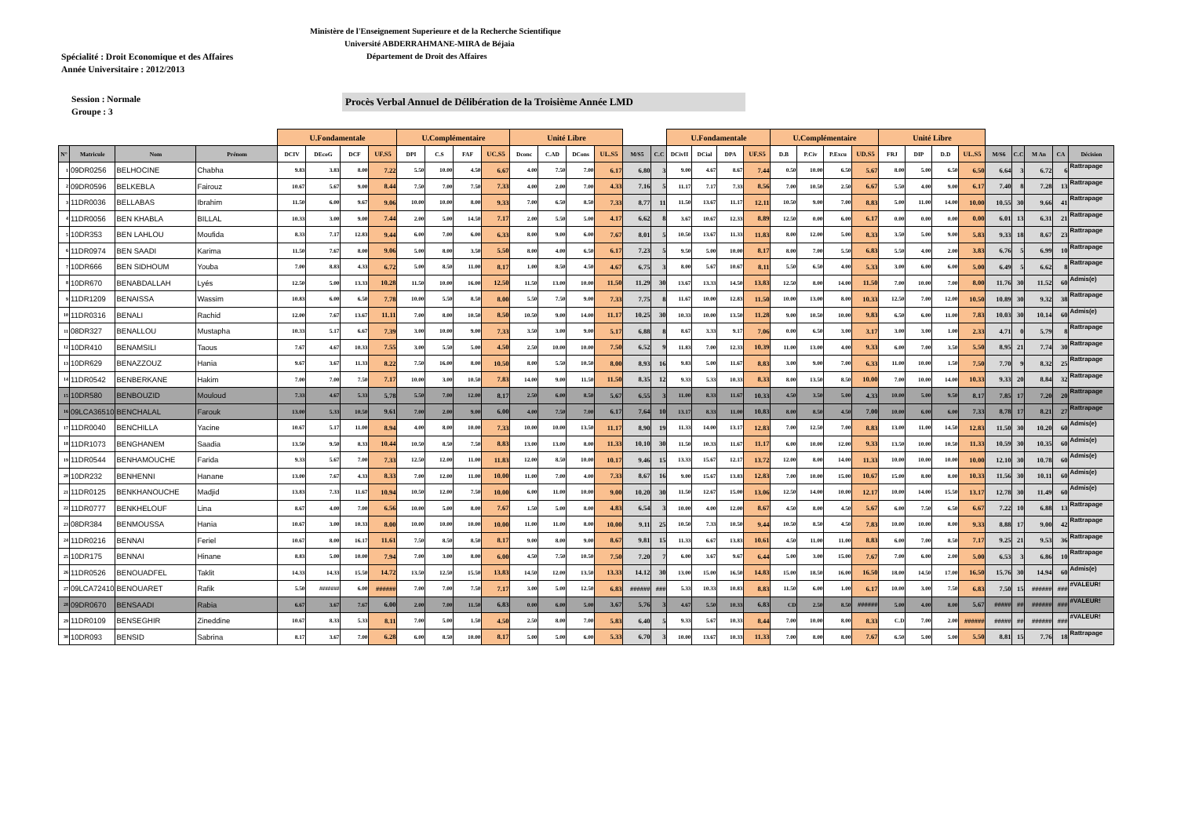Ministère de l'Enseignement Superieure et de la Recherche Scientifique
Université ABDERRAHMANE-MIRA de Béjaia
Département de Droit des Affaires
Spécialité : Droit Economique et des Affaires
Année Universitaire : 2012/2013
Session : Normale
Groupe : 3
Procès Verbal Annuel de Délibération de la Troisième Année LMD
| | | | | U.Fondamentale | | | | U.Complémentaire | | | | Unité Libre | | | | | | U.Fondamentale | | | | U.Complémentaire | | | | Unité Libre | | | | | | | | |
| --- | --- | --- | --- | --- | --- | --- | --- | --- | --- | --- | --- | --- | --- | --- | --- | --- | --- | --- | --- | --- | --- | --- | --- | --- | --- | --- | --- | --- | --- | --- | --- | --- | --- | --- |
| N° | Matricule | Nom | Prénom | DCIV | DEcoG | DCF | UF.S5 | DPI | C.S | FAF | UC.S5 | Dconc | C.AD | DCons | UL.S5 | M/S5 | C.C | DCivII | DCial | DPA | UF.S5 | D.B | P.Civ | P.Excu | UD.S5 | FRJ | DIP | D.D | UL.S5 | M/S6 | C.C | M An | CA | Décision |
| 1 | 09DR0256 | BELHOCINE | Chabha | 9.83 | 3.83 | 8.00 | 7.22 | 5.50 | 10.00 | 4.50 | 6.67 | 4.00 | 7.50 | 7.00 | 6.17 | 6.80 | 3 | 9.00 | 4.67 | 8.67 | 7.44 | 0.50 | 10.00 | 6.50 | 5.67 | 8.00 | 5.00 | 6.50 | 6.50 | 6.64 | 3 | 6.72 | 6 | Rattrapage |
| 2 | 09DR0596 | BELKEBLA | Fairouz | 10.67 | 5.67 | 9.00 | 8.44 | 7.50 | 7.00 | 7.50 | 7.33 | 4.00 | 2.00 | 7.00 | 4.33 | 7.16 | 5 | 11.17 | 7.17 | 7.33 | 8.56 | 7.00 | 10.50 | 2.50 | 6.67 | 5.50 | 4.00 | 9.00 | 6.17 | 7.40 | 8 | 7.28 | 13 | Rattrapage |
| 3 | 11DR0036 | BELLABAS | Ibrahim | 11.50 | 6.00 | 9.67 | 9.06 | 10.00 | 10.00 | 8.00 | 9.33 | 7.00 | 6.50 | 8.50 | 7.33 | 8.77 | 11 | 11.50 | 13.67 | 11.17 | 12.11 | 10.50 | 9.00 | 7.00 | 8.83 | 5.00 | 11.00 | 14.00 | 10.00 | 10.55 | 30 | 9.66 | 41 | Rattrapage |
| 4 | 11DR0056 | BEN KHABLA | BILLAL | 10.33 | 3.00 | 9.00 | 7.44 | 2.00 | 5.00 | 14.50 | 7.17 | 2.00 | 5.50 | 5.00 | 4.17 | 6.62 | 8 | 3.67 | 10.67 | 12.33 | 8.89 | 12.50 | 0.00 | 6.00 | 6.17 | 0.00 | 0.00 | 0.00 | 0.00 | 6.01 | 13 | 6.31 | 21 | Rattrapage |
| 5 | 10DR353 | BEN LAHLOU | Moufida | 8.33 | 7.17 | 12.83 | 9.44 | 6.00 | 7.00 | 6.00 | 6.33 | 8.00 | 9.00 | 6.00 | 7.67 | 8.01 | 5 | 10.50 | 13.67 | 11.33 | 11.83 | 8.00 | 12.00 | 5.00 | 8.33 | 3.50 | 5.00 | 9.00 | 5.83 | 9.33 | 18 | 8.67 | 23 | Rattrapage |
| 6 | 11DR0974 | BEN SAADI | Karima | 11.50 | 7.67 | 8.00 | 9.06 | 5.00 | 8.00 | 3.50 | 5.50 | 8.00 | 4.00 | 6.50 | 6.17 | 7.23 | 5 | 9.50 | 5.00 | 10.00 | 8.17 | 8.00 | 7.00 | 5.50 | 6.83 | 5.50 | 4.00 | 2.00 | 3.83 | 6.76 | 5 | 6.99 | 10 | Rattrapage |
| 7 | 10DR666 | BEN SIDHOUM | Youba | 7.00 | 8.83 | 4.33 | 6.72 | 5.00 | 8.50 | 11.00 | 8.17 | 1.00 | 8.50 | 4.50 | 4.67 | 6.75 | 3 | 8.00 | 5.67 | 10.67 | 8.11 | 5.50 | 6.50 | 4.00 | 5.33 | 3.00 | 6.00 | 6.00 | 5.00 | 6.49 | 5 | 6.62 | 8 | Rattrapage |
| 8 | 10DR670 | BENABDALLAH | Lyés | 12.50 | 5.00 | 13.33 | 10.28 | 11.50 | 10.00 | 16.00 | 12.50 | 11.50 | 13.00 | 10.00 | 11.50 | 11.29 | 30 | 13.67 | 13.33 | 14.50 | 13.83 | 12.50 | 8.00 | 14.00 | 11.50 | 7.00 | 10.00 | 7.00 | 8.00 | 11.76 | 30 | 11.52 | 60 | Admis(e) |
| 9 | 11DR1209 | BENAISSA | Wassim | 10.83 | 6.00 | 6.50 | 7.78 | 10.00 | 5.50 | 8.50 | 8.00 | 5.50 | 7.50 | 9.00 | 7.33 | 7.75 | 8 | 11.67 | 10.00 | 12.83 | 11.50 | 10.00 | 13.00 | 8.00 | 10.33 | 12.50 | 7.00 | 12.00 | 10.50 | 10.89 | 30 | 9.32 | 38 | Rattrapage |
| 10 | 11DR0316 | BENALI | Rachid | 12.00 | 7.67 | 13.67 | 11.11 | 7.00 | 8.00 | 10.50 | 8.50 | 10.50 | 9.00 | 14.00 | 11.17 | 10.25 | 30 | 10.33 | 10.00 | 13.50 | 11.28 | 9.00 | 10.50 | 10.00 | 9.83 | 6.50 | 6.00 | 11.00 | 7.83 | 10.03 | 30 | 10.14 | 60 | Admis(e) |
| 11 | 08DR327 | BENALLOU | Mustapha | 10.33 | 5.17 | 6.67 | 7.39 | 3.00 | 10.00 | 9.00 | 7.33 | 3.50 | 3.00 | 9.00 | 5.17 | 6.88 | 8 | 8.67 | 3.33 | 9.17 | 7.06 | 0.00 | 6.50 | 3.00 | 3.17 | 3.00 | 3.00 | 1.00 | 2.33 | 4.71 | 0 | 5.79 | 8 | Rattrapage |
| 12 | 10DR410 | BENAMSILI | Taous | 7.67 | 4.67 | 10.33 | 7.55 | 3.00 | 5.50 | 5.00 | 4.50 | 2.50 | 10.00 | 10.00 | 7.50 | 6.52 | 9 | 11.83 | 7.00 | 12.33 | 10.39 | 11.00 | 13.00 | 4.00 | 9.33 | 6.00 | 7.00 | 3.50 | 5.50 | 8.95 | 21 | 7.74 | 30 | Rattrapage |
| 13 | 10DR629 | BENAZZOUZ | Hania | 9.67 | 3.67 | 11.33 | 8.22 | 7.50 | 16.00 | 8.00 | 10.50 | 8.00 | 5.50 | 10.50 | 8.00 | 8.93 | 16 | 9.83 | 5.00 | 11.67 | 8.83 | 3.00 | 9.00 | 7.00 | 6.33 | 11.00 | 10.00 | 1.50 | 7.50 | 7.70 | 9 | 8.32 | 25 | Rattrapage |
| 14 | 11DR0542 | BENBERKANE | Hakim | 7.00 | 7.00 | 7.50 | 7.17 | 10.00 | 3.00 | 10.50 | 7.83 | 14.00 | 9.00 | 11.50 | 11.50 | 8.35 | 12 | 9.33 | 5.33 | 10.33 | 8.33 | 8.00 | 13.50 | 8.50 | 10.00 | 7.00 | 10.00 | 14.00 | 10.33 | 9.33 | 20 | 8.84 | 32 | Rattrapage |
| 15 | 10DR580 | BENBOUZID | Mouloud | 7.33 | 4.67 | 5.33 | 5.78 | 5.50 | 7.00 | 12.00 | 8.17 | 2.50 | 6.00 | 8.50 | 5.67 | 6.55 | 3 | 11.00 | 8.33 | 11.67 | 10.33 | 4.50 | 3.50 | 5.00 | 4.33 | 10.00 | 5.00 | 9.50 | 8.17 | 7.85 | 17 | 7.20 | 20 | Rattrapage |
| 16 | 09LCA36510 | BENCHALAL | Farouk | 13.00 | 5.33 | 10.50 | 9.61 | 7.00 | 2.00 | 9.00 | 6.00 | 4.00 | 7.50 | 7.00 | 6.17 | 7.64 | 10 | 13.17 | 8.33 | 11.00 | 10.83 | 8.00 | 8.50 | 4.50 | 7.00 | 10.00 | 6.00 | 6.00 | 7.33 | 8.78 | 17 | 8.21 | 27 | Rattrapage |
| 17 | 11DR0040 | BENCHILLA | Yacine | 10.67 | 5.17 | 11.00 | 8.94 | 4.00 | 8.00 | 10.00 | 7.33 | 10.00 | 10.00 | 13.50 | 11.17 | 8.90 | 19 | 11.33 | 14.00 | 13.17 | 12.83 | 7.00 | 12.50 | 7.00 | 8.83 | 13.00 | 11.00 | 14.50 | 12.83 | 11.50 | 30 | 10.20 | 60 | Admis(e) |
| 18 | 11DR1073 | BENGHANEM | Saadia | 13.50 | 9.50 | 8.33 | 10.44 | 10.50 | 8.50 | 7.50 | 8.83 | 13.00 | 13.00 | 8.00 | 11.33 | 10.10 | 30 | 11.50 | 10.33 | 11.67 | 11.17 | 6.00 | 10.00 | 12.00 | 9.33 | 13.50 | 10.00 | 10.50 | 11.33 | 10.59 | 30 | 10.35 | 60 | Admis(e) |
| 19 | 11DR0544 | BENHAMOUCHE | Farida | 9.33 | 5.67 | 7.00 | 7.33 | 12.50 | 12.00 | 11.00 | 11.83 | 12.00 | 8.50 | 10.00 | 10.17 | 9.46 | 15 | 13.33 | 15.67 | 12.17 | 13.72 | 12.00 | 8.00 | 14.00 | 11.33 | 10.00 | 10.00 | 10.00 | 10.00 | 12.10 | 30 | 10.78 | 60 | Admis(e) |
| 20 | 10DR232 | BENHENNI | Hanane | 13.00 | 7.67 | 4.33 | 8.33 | 7.00 | 12.00 | 11.00 | 10.00 | 11.00 | 7.00 | 4.00 | 7.33 | 8.67 | 16 | 9.00 | 15.67 | 13.83 | 12.83 | 7.00 | 10.00 | 15.00 | 10.67 | 15.00 | 8.00 | 8.00 | 10.33 | 11.56 | 30 | 10.11 | 60 | Admis(e) |
| 21 | 11DR0125 | BENKHANOUCHE | Madjid | 13.83 | 7.33 | 11.67 | 10.94 | 10.50 | 12.00 | 7.50 | 10.00 | 6.00 | 11.00 | 10.00 | 9.00 | 10.20 | 30 | 11.50 | 12.67 | 15.00 | 13.06 | 12.50 | 14.00 | 10.00 | 12.17 | 10.00 | 14.00 | 15.50 | 13.17 | 12.78 | 30 | 11.49 | 60 | Admis(e) |
| 22 | 11DR0777 | BENKHELOUF | Lina | 8.67 | 4.00 | 7.00 | 6.56 | 10.00 | 5.00 | 8.00 | 7.67 | 1.50 | 5.00 | 8.00 | 4.83 | 6.54 | 3 | 10.00 | 4.00 | 12.00 | 8.67 | 4.50 | 8.00 | 4.50 | 5.67 | 6.00 | 7.50 | 6.50 | 6.67 | 7.22 | 10 | 6.88 | 13 | Rattrapage |
| 23 | 08DR384 | BENMOUSSA | Hania | 10.67 | 3.00 | 10.33 | 8.00 | 10.00 | 10.00 | 10.00 | 10.00 | 11.00 | 11.00 | 8.00 | 10.00 | 9.11 | 25 | 10.50 | 7.33 | 10.50 | 9.44 | 10.50 | 8.50 | 4.50 | 7.83 | 10.00 | 10.00 | 8.00 | 9.33 | 8.88 | 17 | 9.00 | 42 | Rattrapage |
| 24 | 11DR0216 | BENNAI | Feriel | 10.67 | 8.00 | 16.17 | 11.61 | 7.50 | 8.50 | 8.50 | 8.17 | 9.00 | 8.00 | 9.00 | 8.67 | 9.81 | 15 | 11.33 | 6.67 | 13.83 | 10.61 | 4.50 | 11.00 | 11.00 | 8.83 | 6.00 | 7.00 | 8.50 | 7.17 | 9.25 | 21 | 9.53 | 36 | Rattrapage |
| 25 | 10DR175 | BENNAI | Hinane | 8.83 | 5.00 | 10.00 | 7.94 | 7.00 | 3.00 | 8.00 | 6.00 | 4.50 | 7.50 | 10.50 | 7.50 | 7.20 | 7 | 6.00 | 3.67 | 9.67 | 6.44 | 5.00 | 3.00 | 15.00 | 7.67 | 7.00 | 6.00 | 2.00 | 5.00 | 6.53 | 3 | 6.86 | 10 | Rattrapage |
| 26 | 11DR0526 | BENOUADFEL | Taklit | 14.33 | 14.33 | 15.50 | 14.72 | 13.50 | 12.50 | 15.50 | 13.83 | 14.50 | 12.00 | 13.50 | 13.33 | 14.12 | 30 | 13.00 | 15.00 | 16.50 | 14.83 | 15.00 | 18.50 | 16.00 | 16.50 | 18.00 | 14.50 | 17.00 | 16.50 | 15.76 | 30 | 14.94 | 60 | Admis(e) |
| 27 | 09LCA72410 | BENOUARET | Rafik | 5.50 | ####### | 6.00 | ###### | 7.00 | 7.00 | 7.50 | 7.17 | 3.00 | 5.00 | 12.50 | 6.83 | ###### | ### | 5.33 | 10.33 | 10.83 | 8.83 | 11.50 | 6.00 | 1.00 | 6.17 | 10.00 | 3.00 | 7.50 | 6.83 | 7.50 | 15 | ###### | ### | #VALEUR! |
| 28 | 09DR0670 | BENSAADI | Rabia | 6.67 | 3.67 | 7.67 | 6.00 | 2.00 | 7.00 | 11.50 | 6.83 | 0.00 | 6.00 | 5.00 | 3.67 | 5.76 | 3 | 4.67 | 5.50 | 10.33 | 6.83 | CD | 2.50 | 8.50 | ###### | 5.00 | 4.00 | 8.00 | 5.67 | ##### | ## | ###### | ### | #VALEUR! |
| 29 | 11DR0109 | BENSEGHIR | Zineddine | 10.67 | 8.33 | 5.33 | 8.11 | 7.00 | 5.00 | 1.50 | 4.50 | 2.50 | 8.00 | 7.00 | 5.83 | 6.40 | 5 | 9.33 | 5.67 | 10.33 | 8.44 | 7.00 | 10.00 | 8.00 | 8.33 | C.D | 7.00 | 2.00 | ###### | ##### | ## | ###### | ### | #VALEUR! |
| 30 | 10DR093 | BENSID | Sabrina | 8.17 | 3.67 | 7.00 | 6.28 | 6.00 | 8.50 | 10.00 | 8.17 | 5.00 | 5.00 | 6.00 | 5.33 | 6.70 | 3 | 10.00 | 13.67 | 10.33 | 11.33 | 7.00 | 8.00 | 8.00 | 7.67 | 6.50 | 5.00 | 5.00 | 5.50 | 8.81 | 15 | 7.76 | 18 | Rattrapage |